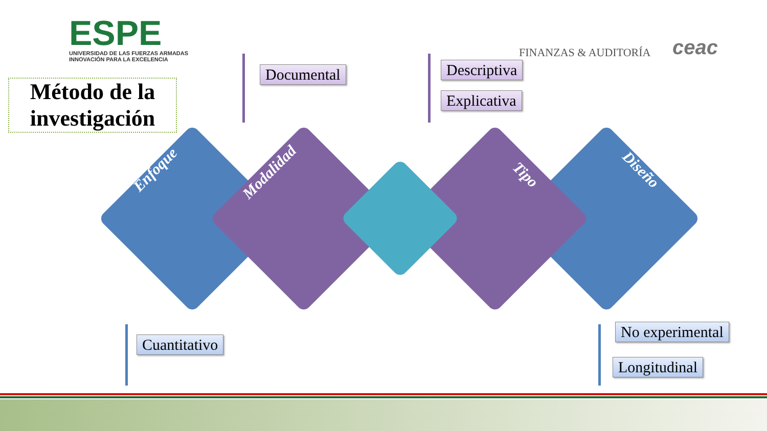ESPE
UNIVERSIDAD DE LAS FUERZAS ARMADAS
INNOVACIÓN PARA LA EXCELENCIA
FINANZAS & AUDITORÍA ceac
Método de la investigación
Documental Descriptiva
Explicativa
Cuantitativo
No experimental
Longitudinal
Enfoque Modalidad Tipo Diseño